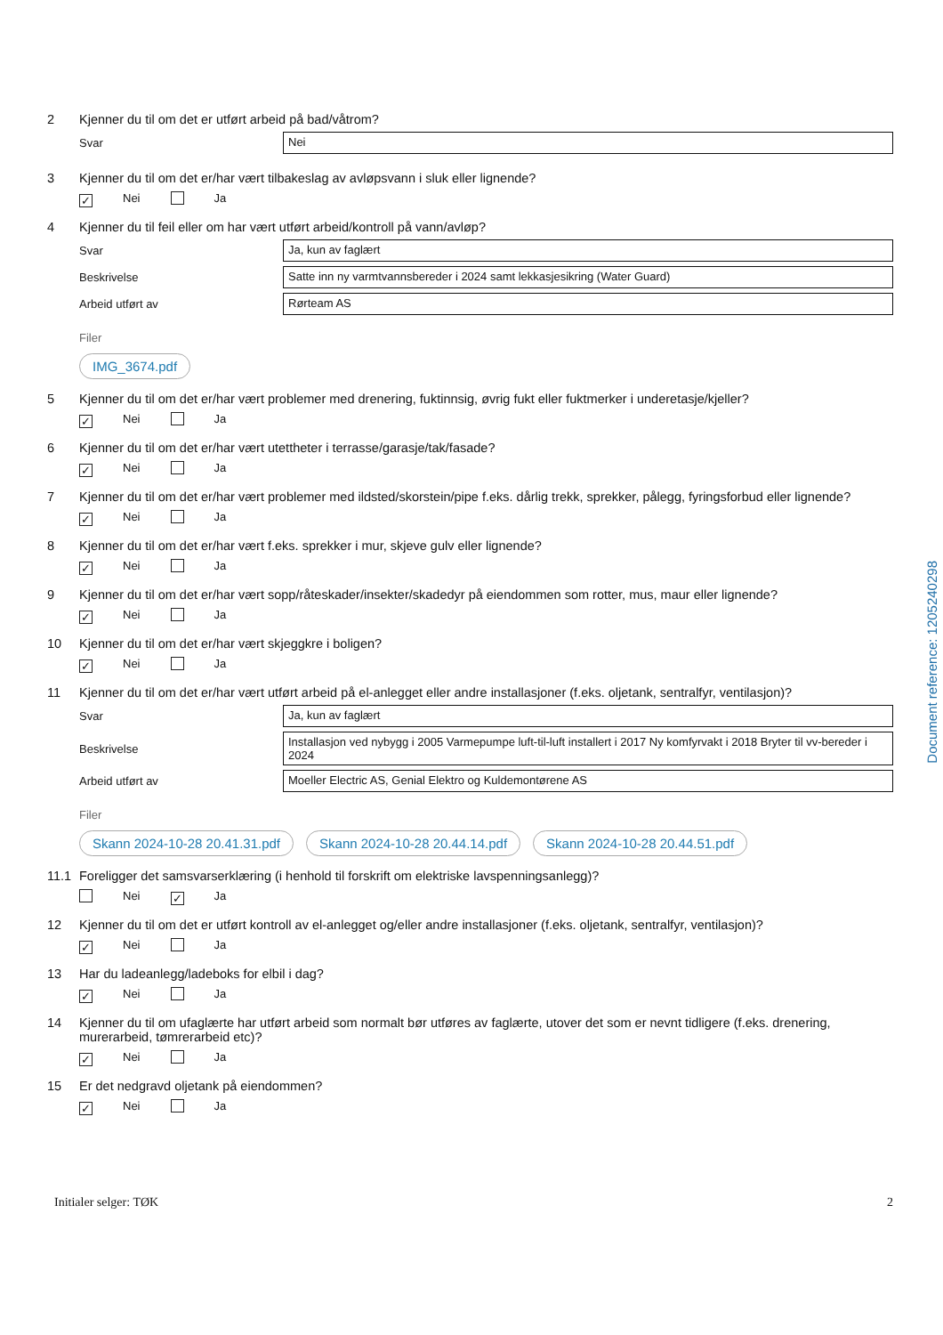2 Kjenner du til om det er utført arbeid på bad/våtrom?
Svar
Nei
3 Kjenner du til om det er/har vært tilbakeslag av avløpsvann i sluk eller lignende?
✓ Nei Ja
4 Kjenner du til feil eller om har vært utført arbeid/kontroll på vann/avløp?
Svar
Ja, kun av faglært
Beskrivelse
Satte inn ny varmtvannsbereder i 2024 samt lekkasjesikring (Water Guard)
Arbeid utført av
Rørteam AS
Filer
IMG_3674.pdf
5 Kjenner du til om det er/har vært problemer med drenering, fuktinnsig, øvrig fukt eller fuktmerker i underetasje/kjeller?
✓ Nei Ja
6 Kjenner du til om det er/har vært utettheter i terrasse/garasje/tak/fasade?
✓ Nei Ja
7 Kjenner du til om det er/har vært problemer med ildsted/skorstein/pipe f.eks. dårlig trekk, sprekker, pålegg, fyringsforbud eller lignende?
✓ Nei Ja
8 Kjenner du til om det er/har vært f.eks. sprekker i mur, skjeve gulv eller lignende?
✓ Nei Ja
9 Kjenner du til om det er/har vært sopp/råteskader/insekter/skadedyr på eiendommen som rotter, mus, maur eller lignende?
✓ Nei Ja
10 Kjenner du til om det er/har vært skjeggkre i boligen?
✓ Nei Ja
11 Kjenner du til om det er/har vært utført arbeid på el-anlegget eller andre installasjoner (f.eks. oljetank, sentralfyr, ventilasjon)?
Svar
Ja, kun av faglært
Beskrivelse
Installasjon ved nybygg i 2005 Varmepumpe luft-til-luft installert i 2017 Ny komfyrvakt i 2018 Bryter til vv-bereder i 2024
Arbeid utført av
Moeller Electric AS, Genial Elektro og Kuldemontørene AS
Filer
Skann 2024-10-28 20.41.31.pdf Skann 2024-10-28 20.44.14.pdf Skann 2024-10-28 20.44.51.pdf
11.1 Foreligger det samsvarserklæring (i henhold til forskrift om elektriske lavspenningsanlegg)?
Nei ✓ Ja
12 Kjenner du til om det er utført kontroll av el-anlegget og/eller andre installasjoner (f.eks. oljetank, sentralfyr, ventilasjon)?
✓ Nei Ja
13 Har du ladeanlegg/ladeboks for elbil i dag?
✓ Nei Ja
14 Kjenner du til om ufaglærte har utført arbeid som normalt bør utføres av faglærte, utover det som er nevnt tidligere (f.eks. drenering, murerarbeid, tømrerarbeid etc)?
✓ Nei Ja
15 Er det nedgravd oljetank på eiendommen?
✓ Nei Ja
Initialer selger: TØK 2
Document reference: 1205240298